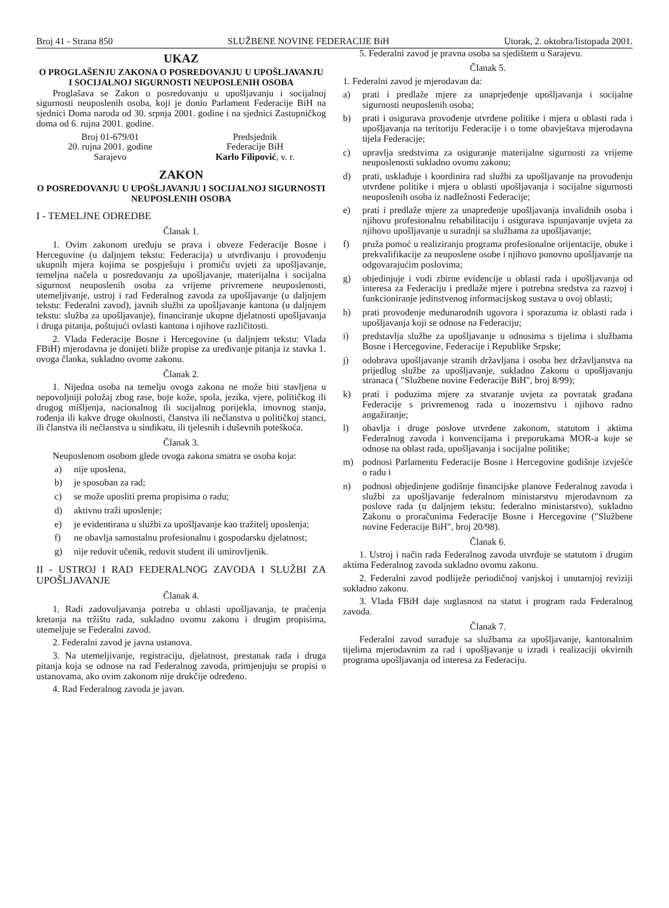Broj 41 - Strana 850 SLUŽBENE NOVINE FEDERACIJE BiH Utorak, 2. oktobra/listopada 2001.
UKAZ
O PROGLAŠENJU ZAKONA O POSREDOVANJU U UPOŠLJAVANJU I SOCIJALNOJ SIGURNOSTI NEUPOSLENIH OSOBA
Proglašava se Zakon o posredovanju u upošljavanju i socijalnoj sigurnosti neuposlenih osoba, koji je donio Parlament Federacije BiH na sjednici Doma naroda od 30. srpnja 2001. godine i na sjednici Zastupničkog doma od 6. rujna 2001. godine.
Broj 01-679/01
20. rujna 2001. godine
Sarajevo
Predsjednik
Federacije BiH
Karlo Filipović, v. r.
ZAKON
O POSREDOVANJU U UPOŠLJAVANJU I SOCIJALNOJ SIGURNOSTI NEUPOSLENIH OSOBA
I - TEMELJNE ODREDBE
Članak 1.
1. Ovim zakonom uređuju se prava i obveze Federacije Bosne i Hercegovine (u daljnjem tekstu: Federacija) u utvrđivanju i provođenju ukupnih mjera kojima se pospješuju i promiču uvjeti za upošljavanje, temeljna načela u posredovanju za upošljavanje, materijalna i socijalna sigurnost neuposlenih osoba za vrijeme privremene neuposlenosti, utemeljivanje, ustroj i rad Federalnog zavoda za upošljavanje (u daljnjem tekstu: Federalni zavod), javnih službi za upošljavanje kantona (u daljnjem tekstu: služba za upošljavanje), financiranje ukupne djelatnosti upošljavanja i druga pitanja, poštujući ovlasti kantona i njihove različitosti.
2. Vlada Federacije Bosne i Hercegovine (u daljnjem tekstu: Vlada FBiH) mjerodavna je donijeti bliže propise za uređivanje pitanja iz stavka 1. ovoga članka, sukladno ovome zakonu.
Članak 2.
1. Nijedna osoba na temelju ovoga zakona ne može biti stavljena u nepovoljniji položaj zbog rase, boje kože, spola, jezika, vjere, političkog ili drugog mišljenja, nacionalnog ili socijalnog porijekla, imovnog stanja, rođenja ili kakve druge okolnosti, članstva ili nečlanstva u političkoj stanci, ili članstva ili nečlanstva u sindikatu, ili tjelesnih i duševnih poteškoća.
Članak 3.
Neuposlenom osobom glede ovoga zakona smatra se osoba koja:
a) nije uposlena,
b) je sposoban za rad;
c) se može uposliti prema propisima o radu;
d) aktivno traži uposlenje;
e) je evidentirana u službi za upošljavanje kao tražitelj uposlenja;
f) ne obavlja samostalnu profesionalnu i gospodarsku djelatnost;
g) nije redovit učenik, redovit student ili umirovljenik.
II - USTROJ I RAD FEDERALNOG ZAVODA I SLUŽBI ZA UPOŠLJAVANJE
Članak 4.
1. Radi zadovoljavanja potreba u oblasti upošljavanja, te praćenja kretanja na tržištu rada, sukladno ovomu zakonu i drugim propisima, utemeljuje se Federalni zavod.
2. Federalni zavod je javna ustanova.
3. Na utemeljivanje, registraciju, djelatnost, prestanak rada i druga pitanja koja se odnose na rad Federalnog zavoda, primjenjuju se propisi o ustanovama, ako ovim zakonom nije drukčije određeno.
4. Rad Federalnog zavoda je javan.
5. Federalni zavod je pravna osoba sa sjedištem u Sarajevu.
Članak 5.
1. Federalni zavod je mjerodavan da:
a) prati i predlaže mjere za unaprjeđenje upošljavanja i socijalne sigurnosti neuposlenih osoba;
b) prati i osigurava provođenje utvrđene politike i mjera u oblasti rada i upošljavanja na teritoriju Federacije i o tome obavještava mjerodavna tijela Federacije;
c) upravlja sredstvima za osiguranje materijalne sigurnosti za vrijeme neuposlenosti sukladno ovomu zakonu;
d) prati, usklađuje i koordinira rad službi za upošljavanje na provođenju utvrđene politike i mjera u oblasti upošljavanja i socijalne sigurnosti neuposlenih osoba iz nadležnosti Federacije;
e) prati i predlaže mjere za unapređenje upošljavanja invalidnih osoba i njihovu profesionalnu rehabilitaciju i osigurava ispunjavanje uvjeta za njihovo upošljavanje u suradnji sa službama za upošljavanje;
f) pruža pomoć u realiziranju programa profesionalne orijentacije, obuke i prekvalifikacije za neuposlene osobe i njihovo ponovno upošljavanje na odgovarajućim poslovima;
g) objedinjuje i vodi zbirne evidencije u oblasti rada i upošljavanja od interesa za Federaciju i predlaže mjere i potrebna sredstva za razvoj i funkcioniranje jedinstvenog informacijskog sustava u ovoj oblasti;
h) prati provođenje međunarodnih ugovora i sporazuma iz oblasti rada i upošljavanja koji se odnose na Federaciju;
i) predstavlja službe za upošljavanje u odnosima s tijelima i službama Bosne i Hercegovine, Federacije i Republike Srpske;
j) odobrava upošljavanje stranih državljana i osoba bez državljanstva na prijedlog službe za upošljavanje, sukladno Zakonu o upošljavanju stranaca ( "Službene novine Federacije BiH", broj 8/99);
k) prati i poduzima mjere za stvaranje uvjeta za povratak građana Federacije s privremenog rada u inozemstvu i njihovo radno angažiranje;
l) obavlja i druge poslove utvrđene zakonom, statutom i aktima Federalnog zavoda i konvencijama i preporukama MOR-a koje se odnose na oblast rada, upošljavanja i socijalne politike;
m) podnosi Parlamentu Federacije Bosne i Hercegovine godišnje izvješće o radu i
n) podnosi objedinjene godišnje financijske planove Federalnog zavoda i službi za upošljavanje federalnom ministarstvu mjerodavnom za poslove rada (u daljnjem tekstu: federalno ministarstvo), sukladno Zakonu o proračunima Federacije Bosne i Hercegovine ("Službene novine Federacije BiH", broj 20/98).
Članak 6.
1. Ustroj i način rada Federalnog zavoda utvrđuje se statutom i drugim aktima Federalnog zavoda sukladno ovomu zakonu.
2. Federalni zavod podliježe periodičnoj vanjskoj i unutarnjoj reviziji sukladno zakonu.
3. Vlada FBiH daje suglasnost na statut i program rada Federalnog zavoda.
Članak 7.
Federalni zavod surađuje sa službama za upošljavanje, kantonalnim tijelima mjerodavnim za rad i upošljavanje u izradi i realizaciji okvirnih programa upošljavanja od interesa za Federaciju.